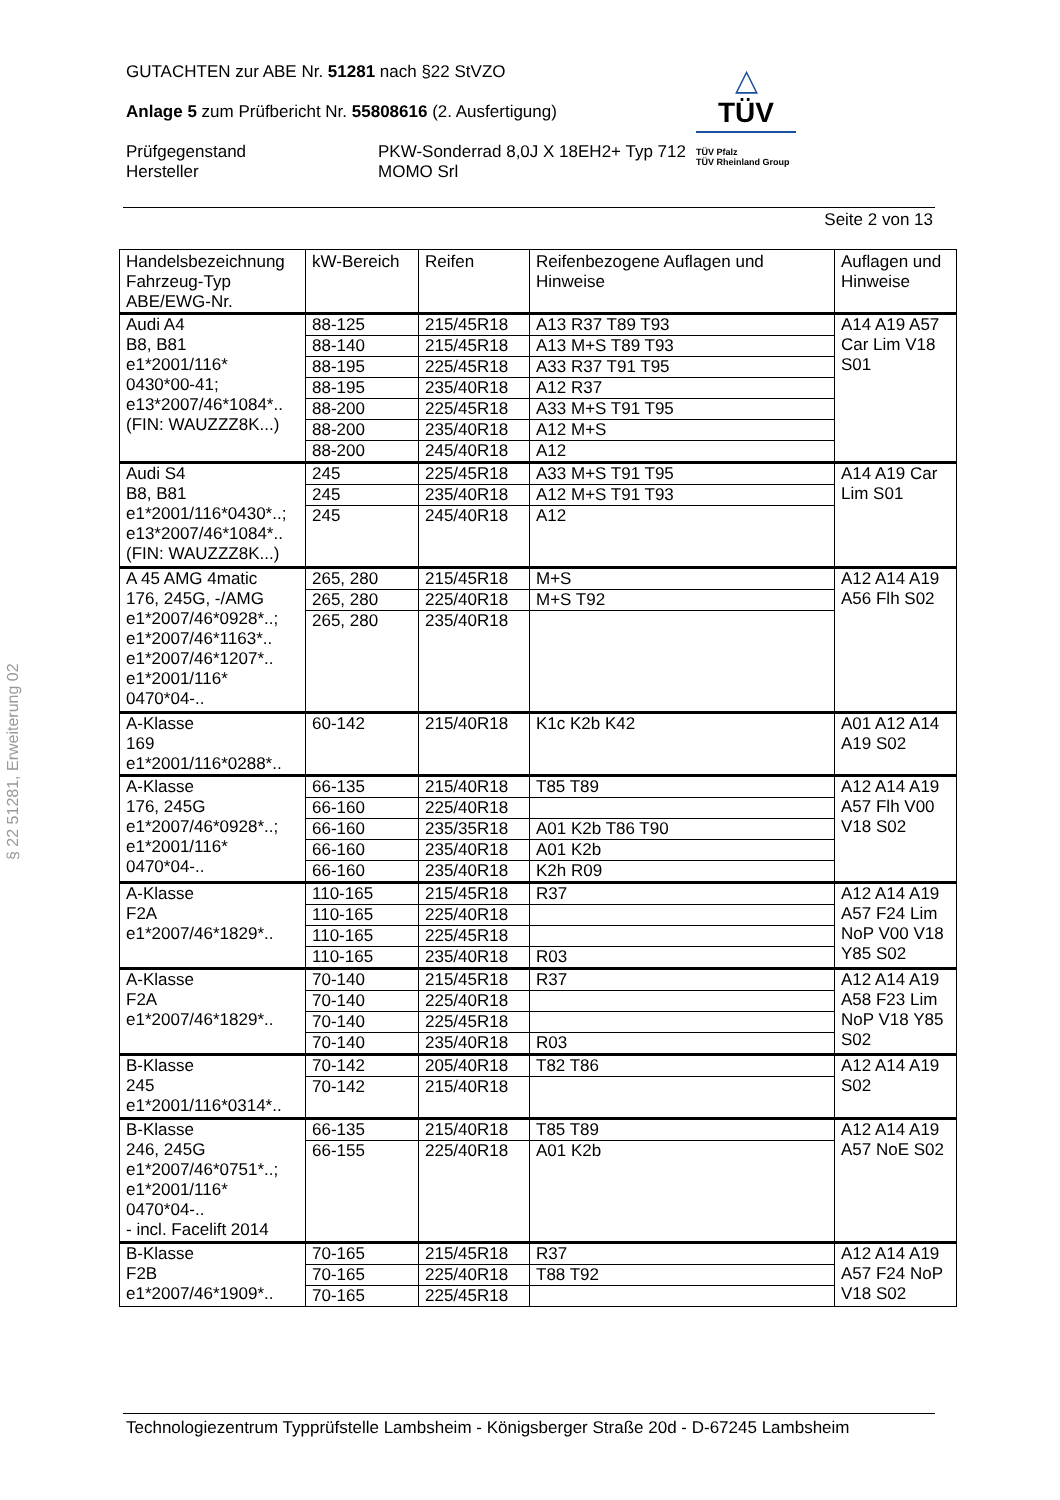GUTACHTEN zur ABE Nr. 51281 nach §22 StVZO
Anlage 5 zum Prüfbericht Nr. 55808616 (2. Ausfertigung)
Prüfgegenstand
Hersteller
PKW-Sonderrad 8,0J X 18EH2+ Typ 712
MOMO Srl
△
TÜV
TÜV Pfalz
TÜV Rheinland Group
Seite 2 von 13
| Handelsbezeichnung Fahrzeug-Typ ABE/EWG-Nr. | kW-Bereich | Reifen | Reifenbezogene Auflagen und Hinweise | Auflagen und Hinweise |
| --- | --- | --- | --- | --- |
| Audi A4 B8, B81 e1*2001/116* 0430*00-41; e13*2007/46*1084*.. (FIN: WAUZZZ8K...) | 88-125 | 215/45R18 | A13 R37 T89 T93 | A14 A19 A57 Car Lim V18 S01 |
| | 88-140 | 215/45R18 | A13 M+S T89 T93 | |
| | 88-195 | 225/45R18 | A33 R37 T91 T95 | |
| | 88-195 | 235/40R18 | A12 R37 | |
| | 88-200 | 225/45R18 | A33 M+S T91 T95 | |
| | 88-200 | 235/40R18 | A12 M+S | |
| | 88-200 | 245/40R18 | A12 | |
| Audi S4 B8, B81 e1*2001/116*0430*..; e13*2007/46*1084*.. (FIN: WAUZZZ8K...) | 245 | 225/45R18 | A33 M+S T91 T95 | A14 A19 Car Lim S01 |
| | 245 | 235/40R18 | A12 M+S T91 T93 | |
| | 245 | 245/40R18 | A12 | |
| A 45 AMG 4matic 176, 245G, -/AMG e1*2007/46*0928*..; e1*2007/46*1163*.. e1*2007/46*1207*.. e1*2001/116* 0470*04-.. | 265, 280 | 215/45R18 | M+S | A12 A14 A19 A56 Flh S02 |
| | 265, 280 | 225/40R18 | M+S T92 | |
| | 265, 280 | 235/40R18 | | |
| A-Klasse 169 e1*2001/116*0288*.. | 60-142 | 215/40R18 | K1c K2b K42 | A01 A12 A14 A19 S02 |
| A-Klasse 176, 245G e1*2007/46*0928*..; e1*2001/116* 0470*04-.. | 66-135 | 215/40R18 | T85 T89 | A12 A14 A19 A57 Flh V00 V18 S02 |
| | 66-160 | 225/40R18 | | |
| | 66-160 | 235/35R18 | A01 K2b T86 T90 | |
| | 66-160 | 235/40R18 | A01 K2b | |
| | 66-160 | 235/40R18 | K2h R09 | |
| A-Klasse F2A e1*2007/46*1829*.. | 110-165 | 215/45R18 | R37 | A12 A14 A19 A57 F24 Lim NoP V00 V18 Y85 S02 |
| | 110-165 | 225/40R18 | | |
| | 110-165 | 225/45R18 | | |
| | 110-165 | 235/40R18 | R03 | |
| A-Klasse F2A e1*2007/46*1829*.. | 70-140 | 215/45R18 | R37 | A12 A14 A19 A58 F23 Lim NoP V18 Y85 S02 |
| | 70-140 | 225/40R18 | | |
| | 70-140 | 225/45R18 | | |
| | 70-140 | 235/40R18 | R03 | |
| B-Klasse 245 e1*2001/116*0314*.. | 70-142 | 205/40R18 | T82 T86 | A12 A14 A19 S02 |
| | 70-142 | 215/40R18 | | |
| B-Klasse 246, 245G e1*2007/46*0751*..; e1*2001/116* 0470*04-.. - incl. Facelift 2014 | 66-135 | 215/40R18 | T85 T89 | A12 A14 A19 A57 NoE S02 |
| | 66-155 | 225/40R18 | A01 K2b | |
| B-Klasse F2B e1*2007/46*1909*.. | 70-165 | 215/45R18 | R37 | A12 A14 A19 A57 F24 NoP V18 S02 |
| | 70-165 | 225/40R18 | T88 T92 | |
| | 70-165 | 225/45R18 | | |
§ 22 51281, Erweiterung 02
Technologiezentrum Typprüfstelle Lambsheim - Königsberger Straße 20d - D-67245 Lambsheim